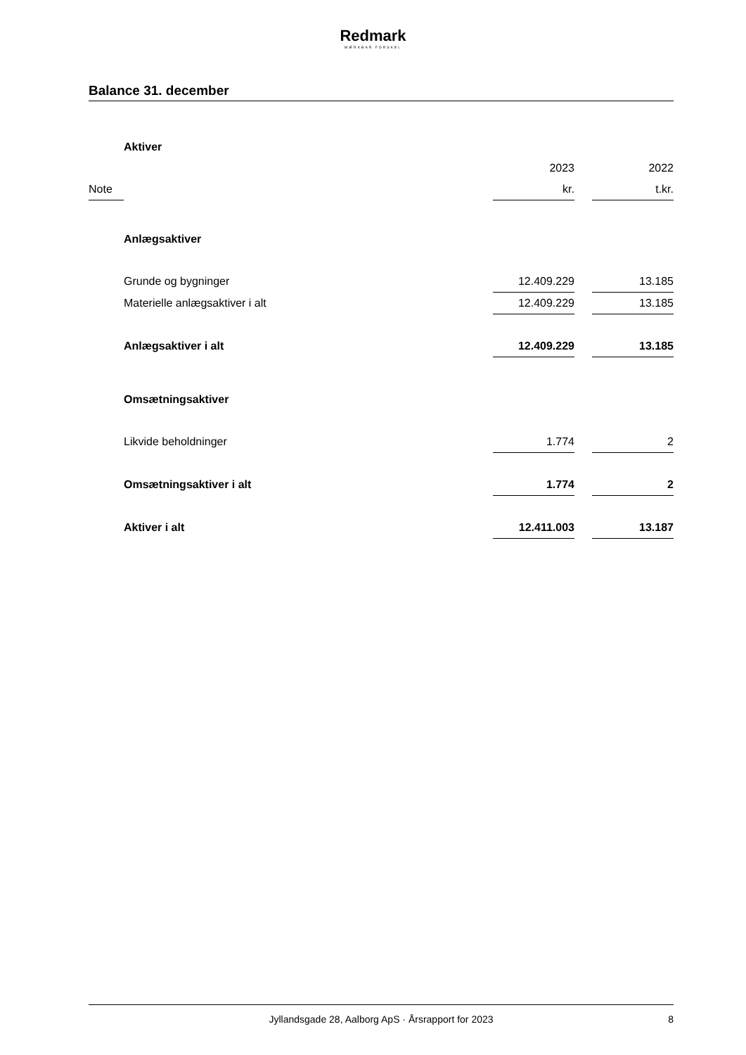Redmark
MÆRKBAR FORSKEL
Balance 31. december
| | Aktiver | | | |
| | | 2023 | | 2022 |
| Note | | kr. | | t.kr. |
| | Anlægsaktiver | | | |
| | Grunde og bygninger | 12.409.229 | | 13.185 |
| | Materielle anlægsaktiver i alt | 12.409.229 | | 13.185 |
| | Anlægsaktiver i alt | 12.409.229 | | 13.185 |
| | Omsætningsaktiver | | | |
| | Likvide beholdninger | 1.774 | | 2 |
| | Omsætningsaktiver i alt | 1.774 | | 2 |
| | Aktiver i alt | 12.411.003 | | 13.187 |
Jyllandsgade 28, Aalborg ApS · Årsrapport for 2023 8